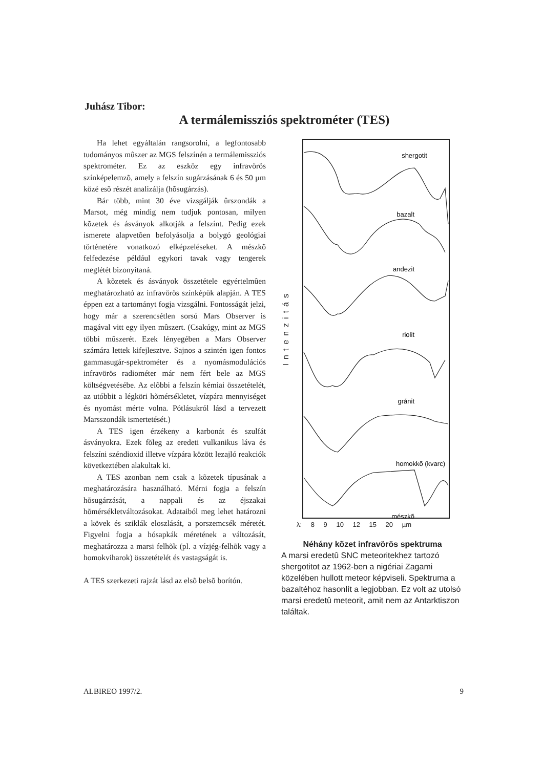Juhász Tibor:
A termálemissziós spektrométer (TES)
Ha lehet egyáltalán rangsorolni, a legfontosabb tudományos mûszer az MGS felszínén a termálemissziós spektrométer. Ez az eszköz egy infravörös színképelemzõ, amely a felszín sugárzásának 6 és 50 µm közé esõ részét analizálja (hõsugárzás).
Bár több, mint 30 éve vizsgálják ûrszondák a Marsot, még mindig nem tudjuk pontosan, milyen kõzetek és ásványok alkotják a felszínt. Pedig ezek ismerete alapvetõen befolyásolja a bolygó geológiai történetére vonatkozó elképzeléseket. A mészkõ felfedezése például egykori tavak vagy tengerek meglétét bizonyítaná.
A kõzetek és ásványok összetétele egyértelmûen meghatározható az infravörös színképük alapján. A TES éppen ezt a tartományt fogja vizsgálni. Fontosságát jelzi, hogy már a szerencsétlen sorsú Mars Observer is magával vitt egy ilyen mûszert. (Csakúgy, mint az MGS többi mûszerét. Ezek lényegében a Mars Observer számára lettek kifejlesztve. Sajnos a szintén igen fontos gammasugár-spektrométer és a nyomásmodulációs infravörös radiométer már nem fért bele az MGS költségvetésébe. Az elõbbi a felszín kémiai összetételét, az utóbbit a légköri hõmérsékletet, vízpára mennyiséget és nyomást mérte volna. Pótlásukról lásd a tervezett Marsszondák ismertetését.)
A TES igen érzékeny a karbonát és szulfát ásványokra. Ezek fõleg az eredeti vulkanikus láva és felszíni széndioxid illetve vízpára között lezajló reakciók következtében alakultak ki.
A TES azonban nem csak a kõzetek típusának a meghatározására használható. Mérni fogja a felszín hõsugárzását, a nappali és az éjszakai hõmérsékletváltozásokat. Adataiból meg lehet határozni a kövek és sziklák eloszlását, a porszemcsék méretét. Figyelni fogja a hósapkák méretének a változását, meghatározza a marsi felhõk (pl. a vízjég-felhõk vagy a homokviharok) összetételét és vastagságát is.
A TES szerkezeti rajzát lásd az elsõ belsõ borítón.
Intenzitás
shergotit
bazalt
andezit
riolit
gránit
homokkõ (kvarc)
mészkõ
λ: 8 9 10 12 15 20 µm
Néhány kõzet infravörös spektruma
A marsi eredetû SNC meteoritekhez tartozó shergotitot az 1962-ben a nigériai Zagami közelében hullott meteor képviseli. Spektruma a bazaltéhoz hasonlít a legjobban. Ez volt az utolsó marsi eredetû meteorit, amit nem az Antarktiszon találtak.
ALBIREO 1997/2. 9